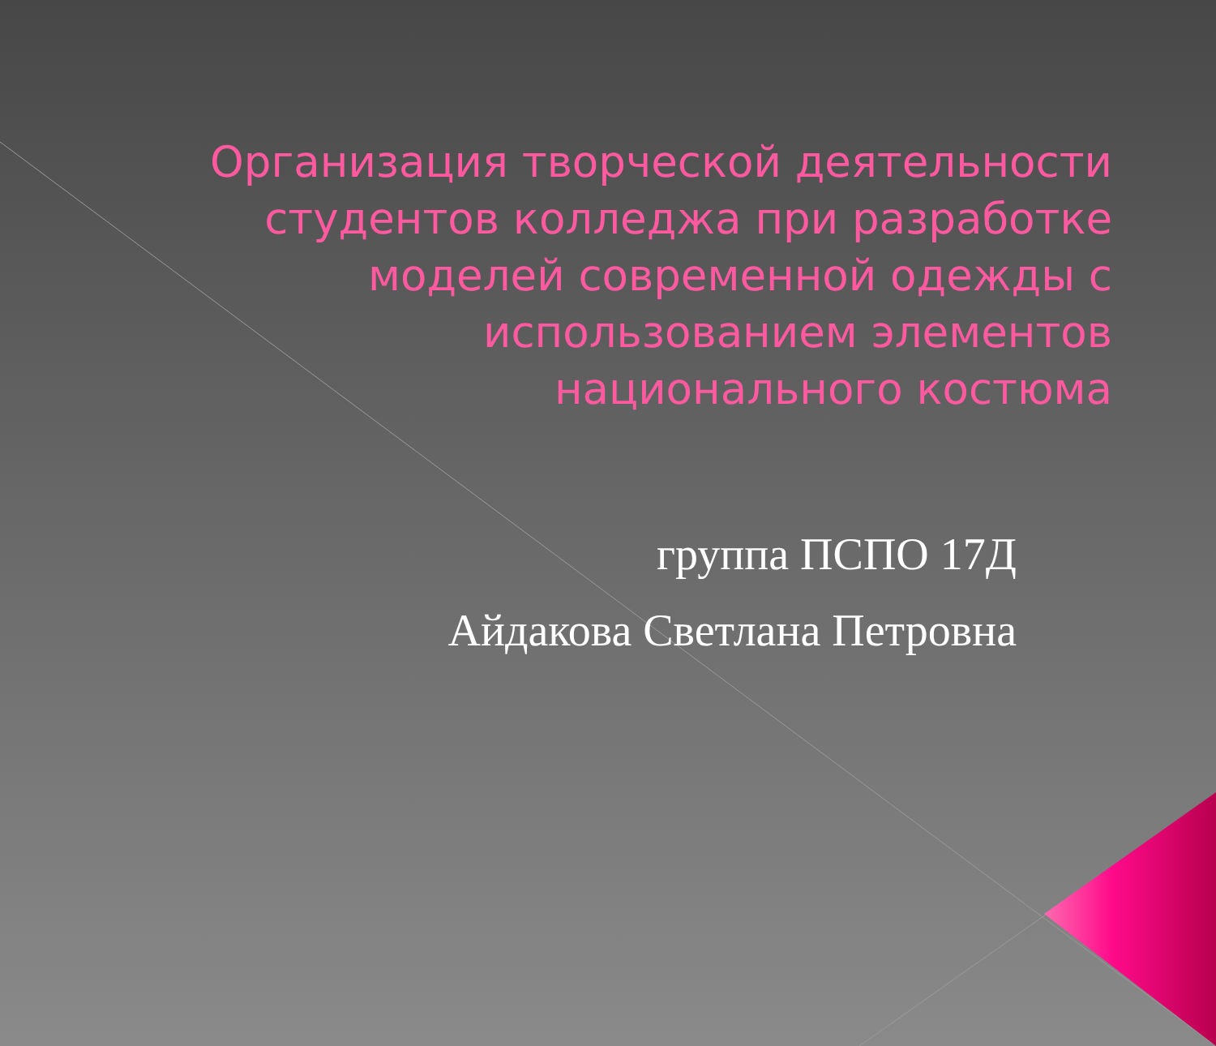Организация творческой деятельности студентов колледжа при разработке моделей современной одежды с использованием элементов национального костюма
группа ПСПО 17Д
Айдакова Светлана Петровна